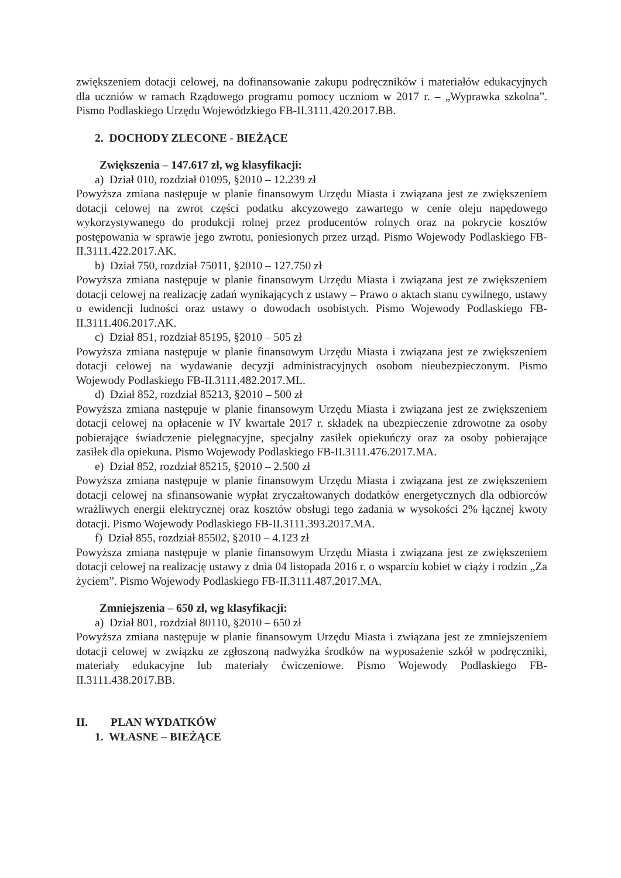zwiększeniem dotacji celowej, na dofinansowanie zakupu podręczników i materiałów edukacyjnych dla uczniów w ramach Rządowego programu pomocy uczniom w 2017 r. – „Wyprawka szkolna”. Pismo Podlaskiego Urzędu Wojewódzkiego FB-II.3111.420.2017.BB.
2. DOCHODY ZLECONE - BIEŻĄCE
Zwiększenia – 147.617 zł, wg klasyfikacji:
a) Dział 010, rozdział 01095, §2010 – 12.239 zł
Powyższa zmiana następuje w planie finansowym Urzędu Miasta i związana jest ze zwiększeniem dotacji celowej na zwrot części podatku akcyzowego zawartego w cenie oleju napędowego wykorzystywanego do produkcji rolnej przez producentów rolnych oraz na pokrycie kosztów postępowania w sprawie jego zwrotu, poniesionych przez urząd. Pismo Wojewody Podlaskiego FB-II.3111.422.2017.AK.
b) Dział 750, rozdział 75011, §2010 – 127.750 zł
Powyższa zmiana następuje w planie finansowym Urzędu Miasta i związana jest ze zwiększeniem dotacji celowej na realizację zadań wynikających z ustawy – Prawo o aktach stanu cywilnego, ustawy o ewidencji ludności oraz ustawy o dowodach osobistych. Pismo Wojewody Podlaskiego FB-II.3111.406.2017.AK.
c) Dział 851, rozdział 85195, §2010 – 505 zł
Powyższa zmiana następuje w planie finansowym Urzędu Miasta i związana jest ze zwiększeniem dotacji celowej na wydawanie decyzji administracyjnych osobom nieubezpieczonym. Pismo Wojewody Podlaskiego FB-II.3111.482.2017.ML.
d) Dział 852, rozdział 85213, §2010 – 500 zł
Powyższa zmiana następuje w planie finansowym Urzędu Miasta i związana jest ze zwiększeniem dotacji celowej na opłacenie w IV kwartale 2017 r. składek na ubezpieczenie zdrowotne za osoby pobierające świadczenie pielęgnacyjne, specjalny zasiłek opiekuńczy oraz za osoby pobierające zasiłek dla opiekuna. Pismo Wojewody Podlaskiego FB-II.3111.476.2017.MA.
e) Dział 852, rozdział 85215, §2010 – 2.500 zł
Powyższa zmiana następuje w planie finansowym Urzędu Miasta i związana jest ze zwiększeniem dotacji celowej na sfinansowanie wypłat zryczałtowanych dodatków energetycznych dla odbiorców wrażliwych energii elektrycznej oraz kosztów obsługi tego zadania w wysokości 2% łącznej kwoty dotacji. Pismo Wojewody Podlaskiego FB-II.3111.393.2017.MA.
f) Dział 855, rozdział 85502, §2010 – 4.123 zł
Powyższa zmiana następuje w planie finansowym Urzędu Miasta i związana jest ze zwiększeniem dotacji celowej na realizację ustawy z dnia 04 listopada 2016 r. o wsparciu kobiet w ciąży i rodzin „Za życiem”. Pismo Wojewody Podlaskiego FB-II.3111.487.2017.MA.
Zmniejszenia – 650 zł, wg klasyfikacji:
a) Dział 801, rozdział 80110, §2010 – 650 zł
Powyższa zmiana następuje w planie finansowym Urzędu Miasta i związana jest ze zmniejszeniem dotacji celowej w związku ze zgłoszoną nadwyżka środków na wyposażenie szkół w podręczniki, materiały edukacyjne lub materiały ćwiczeniowe. Pismo Wojewody Podlaskiego FB-II.3111.438.2017.BB.
II. PLAN WYDATKÓW
1. WŁASNE – BIEŻĄCE